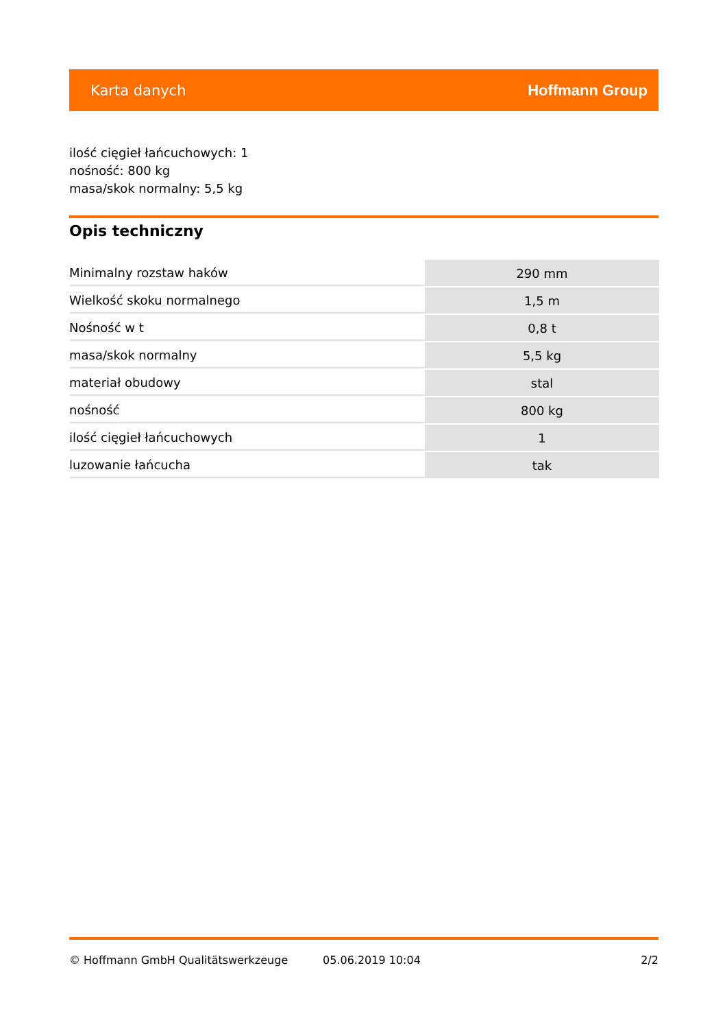Karta danych Hoffmann Group
ilość cięgieł łańcuchowych: 1
nośność: 800 kg
masa/skok normalny: 5,5 kg
Opis techniczny
| Minimalny rozstaw haków | 290 mm |
| Wielkość skoku normalnego | 1,5 m |
| Nośność w t | 0,8 t |
| masa/skok normalny | 5,5 kg |
| materiał obudowy | stal |
| nośność | 800 kg |
| ilość cięgieł łańcuchowych | 1 |
| luzowanie łańcucha | tak |
© Hoffmann GmbH Qualitätswerkzeuge 05.06.2019 10:04 2/2